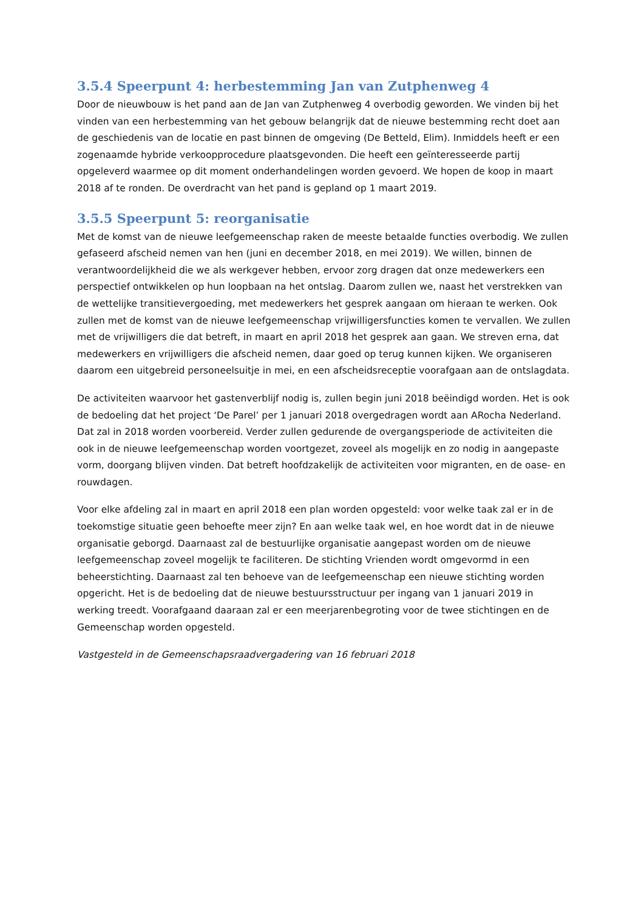3.5.4 Speerpunt 4: herbestemming Jan van Zutphenweg 4
Door de nieuwbouw is het pand aan de Jan van Zutphenweg 4 overbodig geworden. We vinden bij het vinden van een herbestemming van het gebouw belangrijk dat de nieuwe bestemming recht doet aan de geschiedenis van de locatie en past binnen de omgeving (De Betteld, Elim). Inmiddels heeft er een zogenaamde hybride verkoopprocedure plaatsgevonden. Die heeft een geïnteresseerde partij opgeleverd waarmee op dit moment onderhandelingen worden gevoerd. We hopen de koop in maart 2018 af te ronden. De overdracht van het pand is gepland op 1 maart 2019.
3.5.5 Speerpunt 5: reorganisatie
Met de komst van de nieuwe leefgemeenschap raken de meeste betaalde functies overbodig. We zullen gefaseerd afscheid nemen van hen (juni en december 2018, en mei 2019). We willen, binnen de verantwoordelijkheid die we als werkgever hebben, ervoor zorg dragen dat onze medewerkers een perspectief ontwikkelen op hun loopbaan na het ontslag. Daarom zullen we, naast het verstrekken van de wettelijke transitievergoeding, met medewerkers het gesprek aangaan om hieraan te werken. Ook zullen met de komst van de nieuwe leefgemeenschap vrijwilligersfuncties komen te vervallen. We zullen met de vrijwilligers die dat betreft, in maart en april 2018 het gesprek aan gaan. We streven erna, dat medewerkers en vrijwilligers die afscheid nemen, daar goed op terug kunnen kijken. We organiseren daarom een uitgebreid personeelsuitje in mei, en een afscheidsreceptie voorafgaan aan de ontslagdata.
De activiteiten waarvoor het gastenverblijf nodig is, zullen begin juni 2018 beëindigd worden. Het is ook de bedoeling dat het project ‘De Parel’ per 1 januari 2018 overgedragen wordt aan ARocha Nederland. Dat zal in 2018 worden voorbereid. Verder zullen gedurende de overgangsperiode de activiteiten die ook in de nieuwe leefgemeenschap worden voortgezet, zoveel als mogelijk en zo nodig in aangepaste vorm, doorgang blijven vinden. Dat betreft hoofdzakelijk de activiteiten voor migranten, en de oase- en rouwdagen.
Voor elke afdeling zal in maart en april 2018 een plan worden opgesteld: voor welke taak zal er in de toekomstige situatie geen behoefte meer zijn? En aan welke taak wel, en hoe wordt dat in de nieuwe organisatie geborgd. Daarnaast zal de bestuurlijke organisatie aangepast worden om de nieuwe leefgemeenschap zoveel mogelijk te faciliteren. De stichting Vrienden wordt omgevormd in een beheerstichting. Daarnaast zal ten behoeve van de leefgemeenschap een nieuwe stichting worden opgericht. Het is de bedoeling dat de nieuwe bestuursstructuur per ingang van 1 januari 2019 in werking treedt. Voorafgaand daaraan zal er een meerjarenbegroting voor de twee stichtingen en de Gemeenschap worden opgesteld.
Vastgesteld in de Gemeenschapsraadvergadering van 16 februari 2018